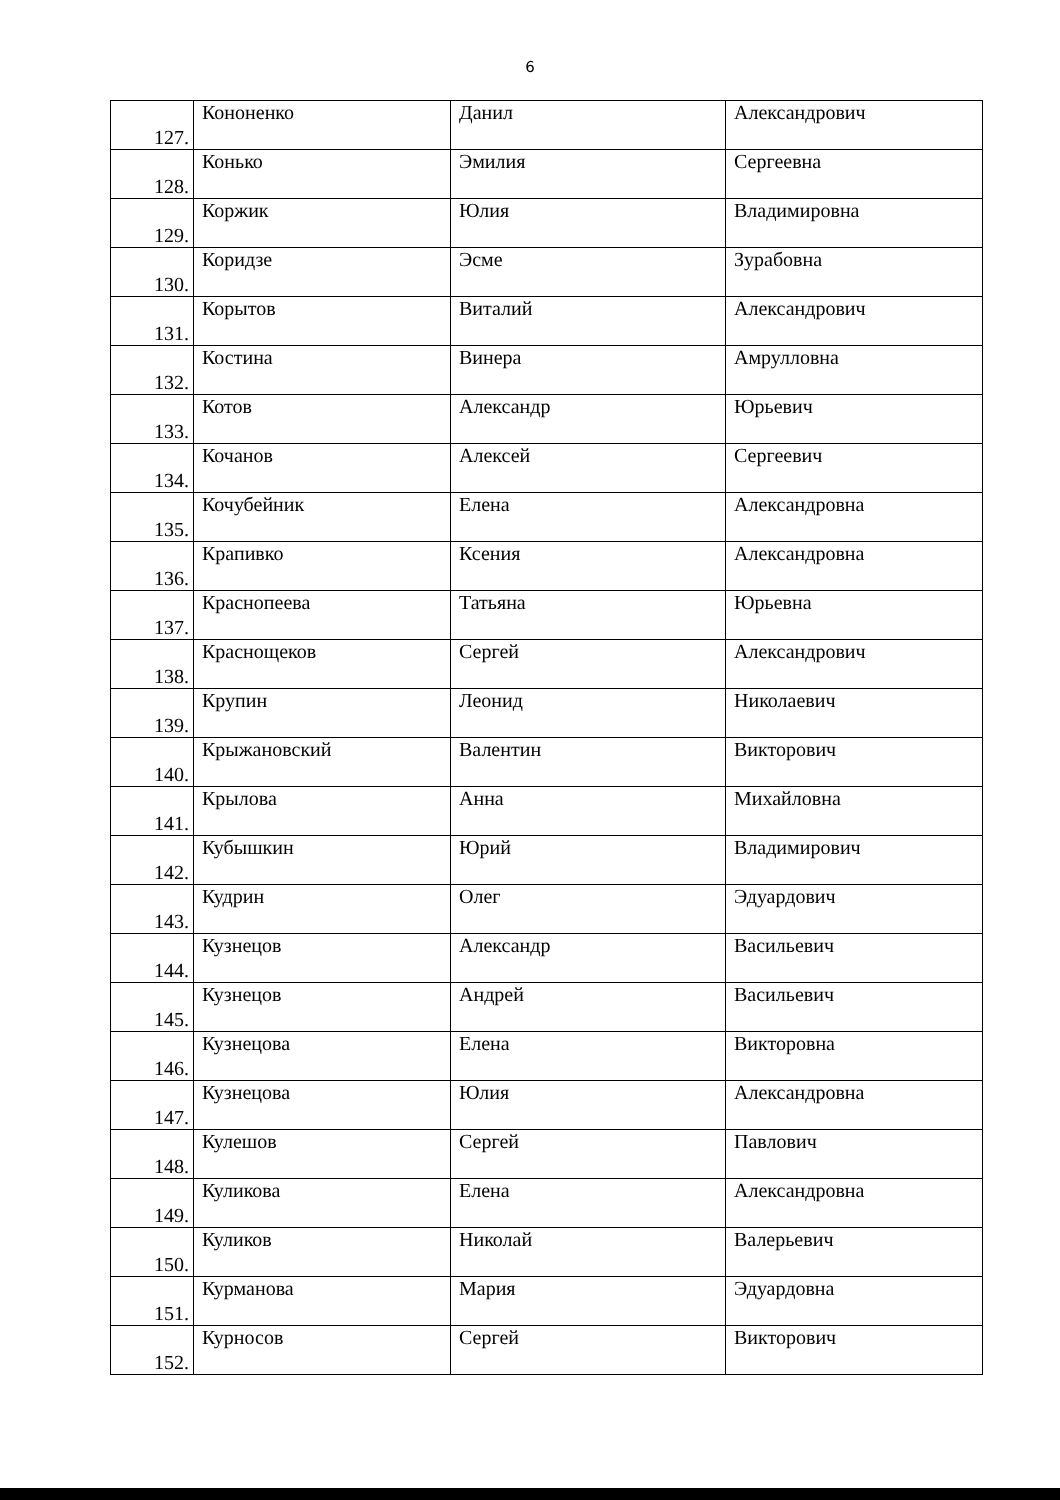6
| 127. | Кононенко | Данил | Александрович |
| 128. | Конько | Эмилия | Сергеевна |
| 129. | Коржик | Юлия | Владимировна |
| 130. | Коридзе | Эсме | Зурабовна |
| 131. | Корытов | Виталий | Александрович |
| 132. | Костина | Винера | Амрулловна |
| 133. | Котов | Александр | Юрьевич |
| 134. | Кочанов | Алексей | Сергеевич |
| 135. | Кочубейник | Елена | Александровна |
| 136. | Крапивко | Ксения | Александровна |
| 137. | Краснопеева | Татьяна | Юрьевна |
| 138. | Краснощеков | Сергей | Александрович |
| 139. | Крупин | Леонид | Николаевич |
| 140. | Крыжановский | Валентин | Викторович |
| 141. | Крылова | Анна | Михайловна |
| 142. | Кубышкин | Юрий | Владимирович |
| 143. | Кудрин | Олег | Эдуардович |
| 144. | Кузнецов | Александр | Васильевич |
| 145. | Кузнецов | Андрей | Васильевич |
| 146. | Кузнецова | Елена | Викторовна |
| 147. | Кузнецова | Юлия | Александровна |
| 148. | Кулешов | Сергей | Павлович |
| 149. | Куликова | Елена | Александровна |
| 150. | Куликов | Николай | Валерьевич |
| 151. | Курманова | Мария | Эдуардовна |
| 152. | Курносов | Сергей | Викторович |